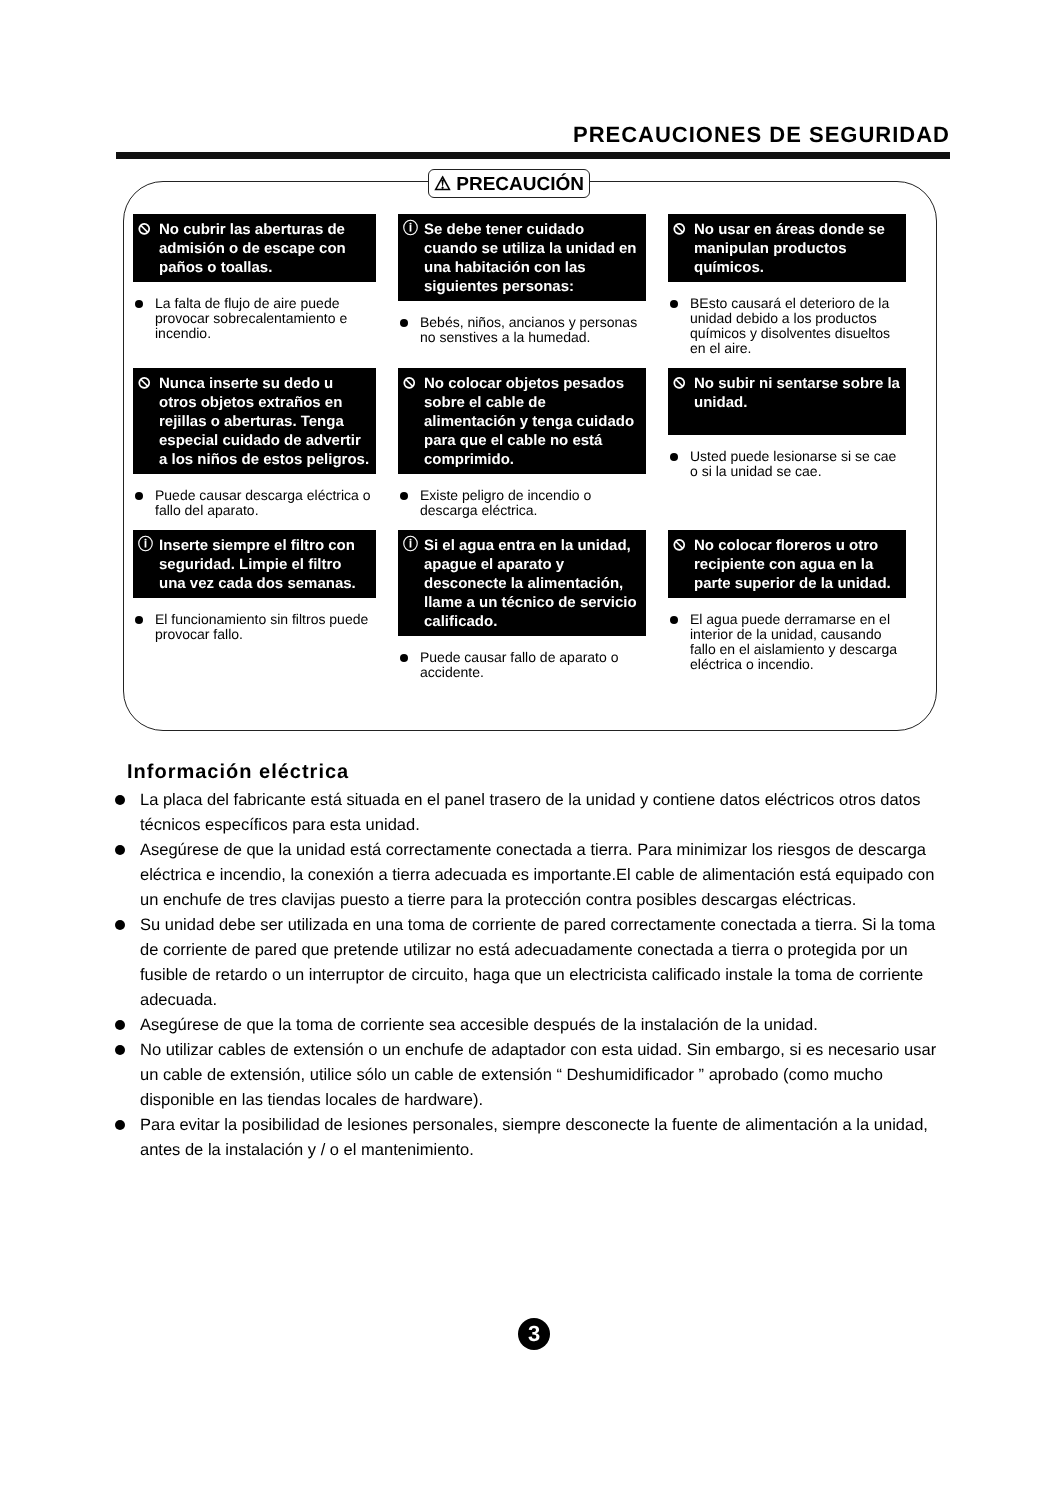PRECAUCIONES DE SEGURIDAD
⚠ PRECAUCIÓN
⦸ No cubrir las aberturas de admisión o de escape con paños o toallas.
La falta de flujo de aire puede provocar sobrecalentamiento e incendio.
ⓘ Se debe tener cuidado cuando se utiliza la unidad en una habitación con las siguientes personas:
Bebés, niños, ancianos y personas no senstives a la humedad.
⦸ No usar en áreas donde se manipulan productos químicos.
BEsto causará el deterioro de la unidad debido a los productos químicos y disolventes disueltos en el aire.
⦸ Nunca inserte su dedo u otros objetos extraños en rejillas o aberturas. Tenga especial cuidado de advertir a los niños de estos peligros.
Puede causar descarga eléctrica o fallo del aparato.
⦸ No colocar objetos pesados sobre el cable de alimentación y tenga cuidado para que el cable no está comprimido.
Existe peligro de incendio o descarga eléctrica.
⦸ No subir ni sentarse sobre la unidad.
Usted puede lesionarse si se cae o si la unidad se cae.
ⓘ Inserte siempre el filtro con seguridad. Limpie el filtro una vez cada dos semanas.
El funcionamiento sin filtros puede provocar fallo.
ⓘ Si el agua entra en la unidad, apague el aparato y desconecte la alimentación, llame a un técnico de servicio calificado.
Puede causar fallo de aparato o accidente.
⦸ No colocar floreros u otro recipiente con agua en la parte superior de la unidad.
El agua puede derramarse en el interior de la unidad, causando fallo en el aislamiento y descarga eléctrica o incendio.
Información eléctrica
La placa del fabricante está situada en el panel trasero de la unidad y contiene datos eléctricos otros datos técnicos específicos para esta unidad.
Asegúrese de que la unidad está correctamente conectada a tierra. Para minimizar los riesgos de descarga eléctrica e incendio, la conexión a tierra adecuada es importante.El cable de alimentación está equipado con un enchufe de tres clavijas puesto a tierre para la protección contra posibles descargas eléctricas.
Su unidad debe ser utilizada en una toma de corriente de pared correctamente conectada a tierra. Si la toma de corriente de pared que pretende utilizar no está adecuadamente conectada a tierra o protegida por un fusible de retardo o un interruptor de circuito, haga que un electricista calificado instale la toma de corriente adecuada.
Asegúrese de que la toma de corriente sea accesible después de la instalación de la unidad.
No utilizar cables de extensión o un enchufe de adaptador con esta uidad. Sin embargo, si es necesario usar un cable de extensión, utilice sólo un cable de extensión “ Deshumidificador ” aprobado (como mucho disponible en las tiendas locales de hardware).
Para evitar la posibilidad de lesiones personales, siempre desconecte la fuente de alimentación a la unidad, antes de la instalación y / o el mantenimiento.
3